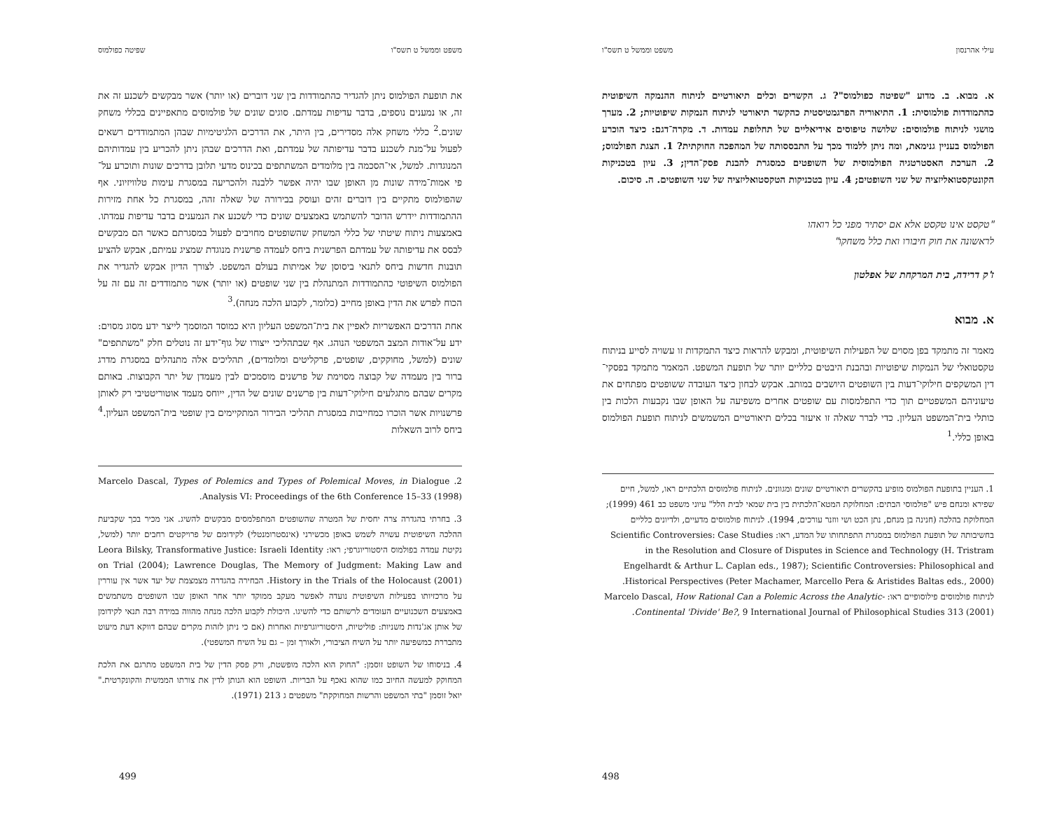עילי אהרנסון משפט וממשל ט תשס"ו
א. מבוא. ב. מדוע "שפיטה כפולמוס"? ג. הקשרים וכלים תיאורטיים לניתוח ההנמקה השיפוטית כהתמודדות פולמוסית: 1. התיאוריה הפרגמטיסטית כהקשר תיאורטי לניתוח הנמקות שיפוטיות; 2. מערך מושגי לניתוח פולמוסים: שלושה טיפוסים אידיאליים של תחלופת עמדות. ד. מקרה־דגם: כיצד הוכרע הפולמוס בעניין גנימאת, ומה ניתן ללמוד מכך על התבססותה של המהפכה החוקתית? 1. הצגת הפולמוס; 2. הערכת האסטרטגיה הפולמוסית של השופטים כמסגרת להבנת פסק־הדין; 3. עיון בטכניקות הקונטקסטואליזציה של שני השופטים; 4. עיון בטכניקות הטקסטואליזציה של שני השופטים. ה. סיכום.
"טקסט אינו טקסט אלא אם יסתיר מפני כל רואהו
לראשונה את חוק חיבורו ואת כלל משחקו"
ז'ק דרידה, בית המרקחת של אפלטון
א. מבוא
מאמר זה מתמקד בפן מסוים של הפעילות השיפוטית, ומבקש להראות כיצד התמקדות זו עשויה לסייע בניתוח טקסטואלי של הנמקות שיפוטיות ובהבנת היבטים כלליים יותר של תופעת המשפט. המאמר מתמקד בפסקי־דין המשקפים חילוקי־דעות בין השופטים היושבים במותב. אבקש לבחון כיצד העובדה ששופטים מפתחים את טיעוניהם המשפטיים תוך כדי התפלמסות עם שופטים אחרים משפיעה על האופן שבו נקבעות הלכות בין כותלי בית־המשפט העליון. כדי לברר שאלה זו איעזר בכלים תיאורטיים המשמשים לניתוח תופעת הפולמוס באופן כללי.<sup>1</sup>
1. העניין בתופעת הפולמוס מופיע בהקשרים תיאורטיים שונים ומגוונים. לניתוח פולמוסים הלכתיים ראו, למשל, חיים שפירא ומנחם פיש "פולמוסי הבתים: המחלוקת המטא־הלכתית בין בית שמאי לבית הלל" עיוני משפט כב 461 (1999); המחלוקת בהלכה (חנינה בן מנחם, נתן הכט ושי ווזנר עורכים, 1994). לניתוח פולמוסים מדעיים, ולדיונים כלליים בחשיבותה של תופעת הפולמוס במסגרת התפתחותו של המדע, ראו: Scientific Controversies: Case Studies in the Resolution and Closure of Disputes in Science and Technology (H. Tristram Engelhardt & Arthur L. Caplan eds., 1987); Scientific Controversies: Philosophical and Historical Perspectives (Peter Machamer, Marcello Pera & Aristides Baltas eds., 2000). לניתוח פולמוסים פילוסופיים ראו: Marcelo Dascal, How Rational Can a Polemic Across the Analytic-Continental 'Divide' Be?, 9 International Journal of Philosophical Studies 313 (2001).
498
משפט וממשל ט תשס"ו שפיטה כפולמוס
את תופעת הפולמוס ניתן להגדיר כהתמודדות בין שני דוברים (או יותר) אשר מבקשים לשכנע זה את זה, או נמענים נוספים, בדבר עדיפות עמדתם. סוגים שונים של פולמוסים מתאפיינים בכללי משחק שונים.<sup>2</sup> כללי משחק אלה מסדירים, בין היתר, את הדרכים הלגיטימיות שבהן המתמודדים רשאים לפעול על־מנת לשכנע בדבר עדיפותה של עמדתם, ואת הדרכים שבהן ניתן להכריע בין עמדותיהם המנוגדות. למשל, אי־הסכמה בין מלומדים המשתתפים בכינוס מדעי תלובן בדרכים שונות ותוכרע על־פי אמות־מידה שונות מן האופן שבו יהיה אפשר ללבנה ולהכריעה במסגרת עימות טלוויזיוני. אף שהפולמוס מתקיים בין דוברים זהים ועוסק בבירורה של שאלה זהה, במסגרת כל אחת מזירות ההתמודדות יידרש הדובר להשתמש באמצעים שונים כדי לשכנע את הנמענים בדבר עדיפות עמדתו. באמצעות ניתוח שיטתי של כללי המשחק שהשופטים מחויבים לפעול במסגרתם כאשר הם מבקשים לבסס את עדיפותה של עמדתם הפרשנית ביחס לעמדה פרשנית מנוגדת שמציג עמיתם, אבקש להציע תובנות חדשות ביחס לתנאי ביסוסן של אמיתות בעולם המשפט. לצורך הדיון אבקש להגדיר את הפולמוס השיפוטי כהתמודדות המתנהלת בין שני שופטים (או יותר) אשר מתמודדים זה עם זה על הכוח לפרש את הדין באופן מחייב (כלומר, לקבוע הלכה מנחה).<sup>3</sup>
אחת הדרכים האפשריות לאפיין את בית־המשפט העליון היא כמוסד המוסמך לייצר ידע מסוג מסוים: ידע על־אודות המצב המשפטי הנוהג. אף שבתהליכי ייצורו של גוף־ידע זה נוטלים חלק "משתתפים" שונים (למשל, מחוקקים, שופטים, פרקליטים ומלומדים), תהליכים אלה מתנהלים במסגרת מדרג ברור בין מעמדה של קבוצה מסוימת של פרשנים מוסמכים לבין מעמדן של יתר הקבוצות. באותם מקרים שבהם מתגלעים חילוקי־דעות בין פרשנים שונים של הדין, ייוחס מעמד אוטוריטטיבי רק לאותן פרשנויות אשר הוכרו כמחייבות במסגרת תהליכי הבירור המתקיימים בין שופטי בית־המשפט העליון.<sup>4</sup> ביחס לרוב השאלות
2. Marcelo Dascal, Types of Polemics and Types of Polemical Moves, in Dialogue Analysis VI: Proceedings of the 6th Conference 15–33 (1998).
3. בחרתי בהגדרה צרה יחסית של המטרה שהשופטים המתפלמסים מבקשים להשיג. אני מכיר בכך שקביעת ההלכה השיפוטית עשויה לשמש באופן מכשירני (אינסטרומנטלי) לקידומם של פרויקטים רחבים יותר (למשל, נקיטת עמדה בפולמוס היסטוריוגרפי; ראו: Leora Bilsky, Transformative Justice: Israeli Identity on Trial (2004); Lawrence Douglas, The Memory of Judgment: Making Law and History in the Trials of the Holocaust (2001). הבחירה בהגדרה מצמצמת של יעד אשר אין עוררין על מרכזיותו בפעילות השיפוטית נועדה לאפשר מעקב ממוקד יותר אחר האופן שבו השופטים משתמשים באמצעים השכנועיים העומדים לרשותם כדי להשיגו. היכולת לקבוע הלכה מנחה מהווה במידה רבה תנאי לקידומן של אותן אג'נדות משניות: פוליטיות, היסטוריוגרפיות ואחרות (אם כי ניתן לזהות מקרים שבהם דווקא דעת מיעוט מתבררת כמשפיעה יותר על השיח הציבורי, ולאורך זמן – גם על השיח המשפטי).
4. בניסוחו של השופט זוסמן: "החוק הוא הלכה מופשטת, ורק פסק הדין של בית המשפט מתרגם את הלכת המחוקק למעשה החיוב כמו שהוא נאכף על הבריות. השופט הוא הנותן לדין את צורתו הממשית והקונקרטית." יואל זוסמן "בתי המשפט והרשות המחוקקת" משפטים ג 213 (1971).
499